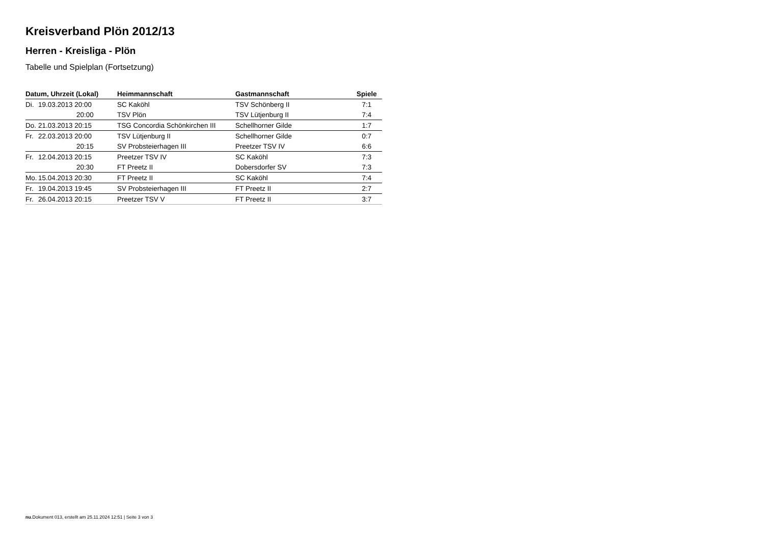Kreisverband Plön 2012/13
Herren - Kreisliga - Plön
Tabelle und Spielplan (Fortsetzung)
| Datum, Uhrzeit (Lokal) | Heimmannschaft | Gastmannschaft | Spiele |
| --- | --- | --- | --- |
| Di. 19.03.2013 20:00 | SC Kaköhl | TSV Schönberg II | 7:1 |
| 20:00 | TSV Plön | TSV Lütjenburg II | 7:4 |
| Do. 21.03.2013 20:15 | TSG Concordia Schönkirchen III | Schellhorner Gilde | 1:7 |
| Fr. 22.03.2013 20:00 | TSV Lütjenburg II | Schellhorner Gilde | 0:7 |
| 20:15 | SV Probsteierhagen III | Preetzer TSV IV | 6:6 |
| Fr. 12.04.2013 20:15 | Preetzer TSV IV | SC Kaköhl | 7:3 |
| 20:30 | FT Preetz II | Dobersdorfer SV | 7:3 |
| Mo. 15.04.2013 20:30 | FT Preetz II | SC Kaköhl | 7:4 |
| Fr. 19.04.2013 19:45 | SV Probsteierhagen III | FT Preetz II | 2:7 |
| Fr. 26.04.2013 20:15 | Preetzer TSV V | FT Preetz II | 3:7 |
nu.Dokument 013, erstellt am 25.11.2024 12:51 | Seite 3 von 3